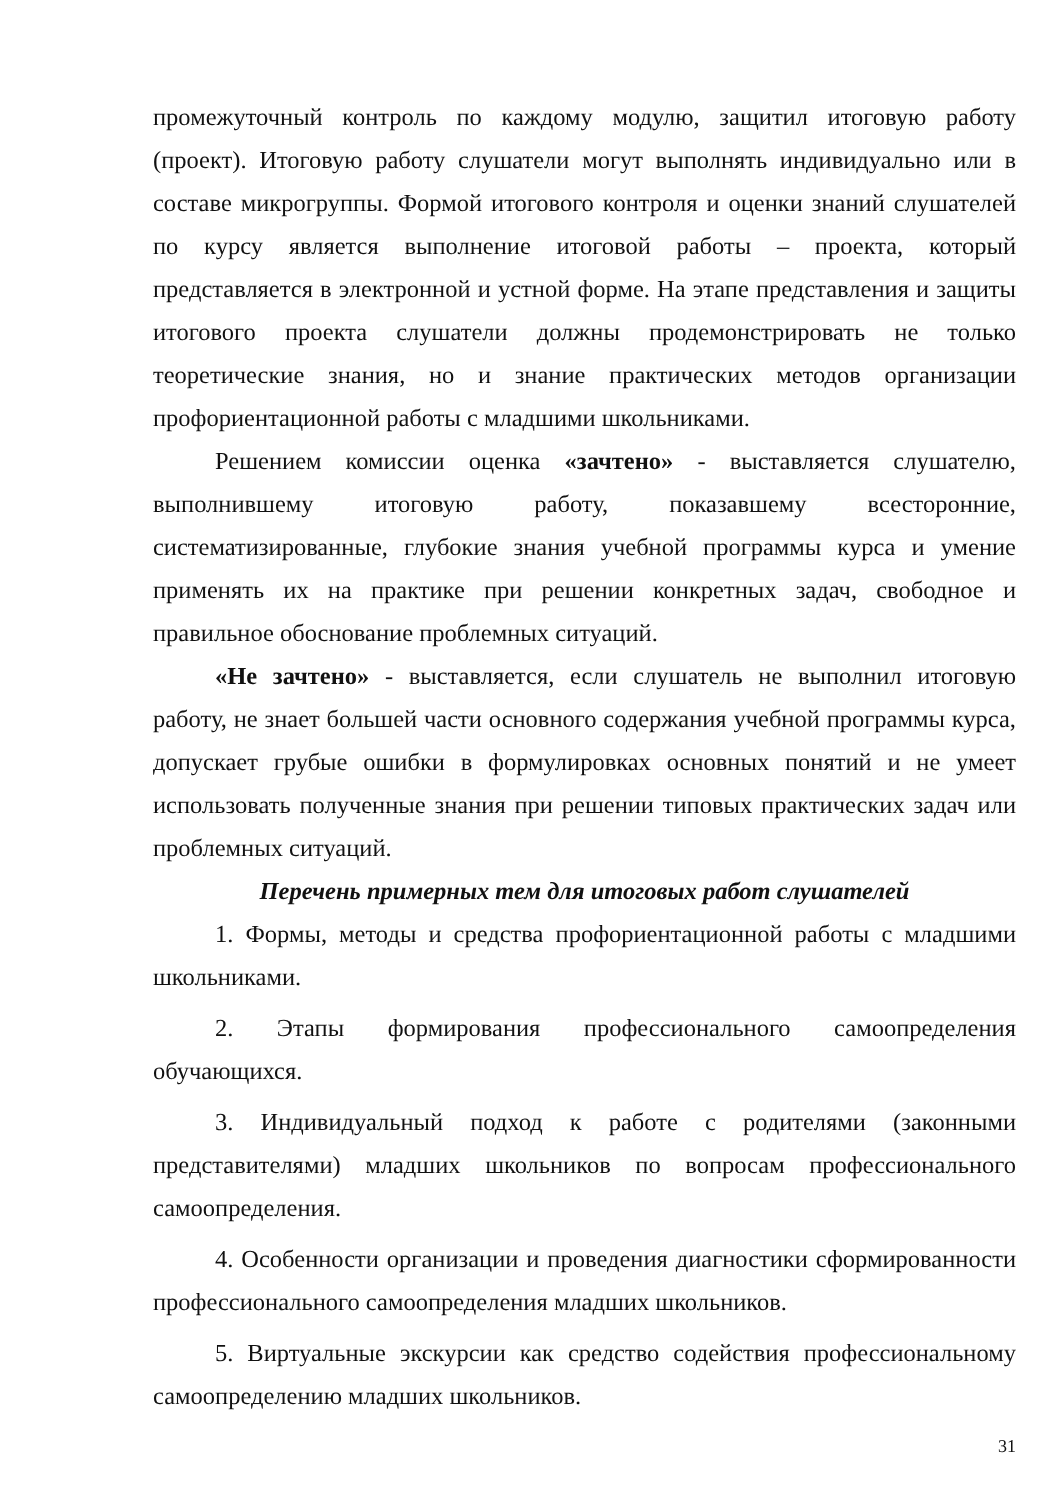промежуточный контроль по каждому модулю, защитил итоговую работу (проект). Итоговую работу слушатели могут выполнять индивидуально или в составе микрогруппы. Формой итогового контроля и оценки знаний слушателей по курсу является выполнение итоговой работы – проекта, который представляется в электронной и устной форме. На этапе представления и защиты итогового проекта слушатели должны продемонстрировать не только теоретические знания, но и знание практических методов организации профориентационной работы с младшими школьниками.
Решением комиссии оценка «зачтено» - выставляется слушателю, выполнившему итоговую работу, показавшему всесторонние, систематизированные, глубокие знания учебной программы курса и умение применять их на практике при решении конкретных задач, свободное и правильное обоснование проблемных ситуаций.
«Не зачтено» - выставляется, если слушатель не выполнил итоговую работу, не знает большей части основного содержания учебной программы курса, допускает грубые ошибки в формулировках основных понятий и не умеет использовать полученные знания при решении типовых практических задач или проблемных ситуаций.
Перечень примерных тем для итоговых работ слушателей
1. Формы, методы и средства профориентационной работы с младшими школьниками.
2. Этапы формирования профессионального самоопределения обучающихся.
3. Индивидуальный подход к работе с родителями (законными представителями) младших школьников по вопросам профессионального самоопределения.
4. Особенности организации и проведения диагностики сформированности профессионального самоопределения младших школьников.
5. Виртуальные экскурсии как средство содействия профессиональному самоопределению младших школьников.
31